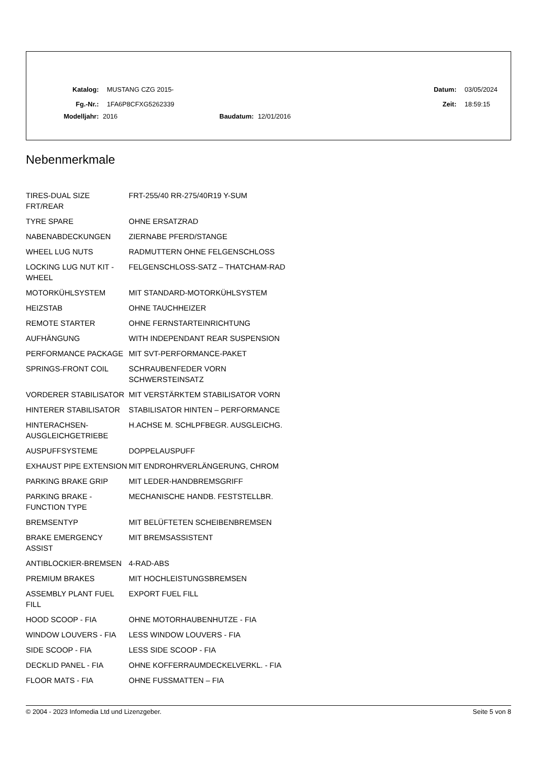Katalog: MUSTANG CZG 2015- Datum: 03/05/2024
Fg.-Nr.: 1FA6P8CFXG5262339 Zeit: 18:59:15
Modelljahr: 2016 Baudatum: 12/01/2016
Nebenmerkmale
| TIRES-DUAL SIZE FRT/REAR | FRT-255/40 RR-275/40R19 Y-SUM |
| TYRE SPARE | OHNE ERSATZRAD |
| NABENABDECKUNGEN | ZIERNABE PFERD/STANGE |
| WHEEL LUG NUTS | RADMUTTERN OHNE FELGENSCHLOSS |
| LOCKING LUG NUT KIT - WHEEL | FELGENSCHLOSS-SATZ – THATCHAM-RAD |
| MOTORKÜHLSYSTEM | MIT STANDARD-MOTORKÜHLSYSTEM |
| HEIZSTAB | OHNE TAUCHHEIZER |
| REMOTE STARTER | OHNE FERNSTARTEINRICHTUNG |
| AUFHÄNGUNG | WITH INDEPENDANT REAR SUSPENSION |
| PERFORMANCE PACKAGE | MIT SVT-PERFORMANCE-PAKET |
| SPRINGS-FRONT COIL | SCHRAUBENFEDER VORN SCHWERSTEINSATZ |
| VORDERER STABILISATOR | MIT VERSTÄRKTEM STABILISATOR VORN |
| HINTERER STABILISATOR | STABILISATOR HINTEN – PERFORMANCE |
| HINTERACHSEN-AUSGLEICHGETRIEBE | H.ACHSE M. SCHLPFBEGR. AUSGLEICHG. |
| AUSPUFFSYSTEME | DOPPELAUSPUFF |
| EXHAUST PIPE EXTENSION | MIT ENDROHRVERLÄNGERUNG, CHROM |
| PARKING BRAKE GRIP | MIT LEDER-HANDBREMSGRIFF |
| PARKING BRAKE - FUNCTION TYPE | MECHANISCHE HANDB. FESTSTELLBR. |
| BREMSENTYP | MIT BELÜFTETEN SCHEIBENBREMSEN |
| BRAKE EMERGENCY ASSIST | MIT BREMSASSISTENT |
| ANTIBLOCKIER-BREMSEN | 4-RAD-ABS |
| PREMIUM BRAKES | MIT HOCHLEISTUNGSBREMSEN |
| ASSEMBLY PLANT FUEL FILL | EXPORT FUEL FILL |
| HOOD SCOOP - FIA | OHNE MOTORHAUBENHUTZE - FIA |
| WINDOW LOUVERS - FIA | LESS WINDOW LOUVERS - FIA |
| SIDE SCOOP - FIA | LESS SIDE SCOOP - FIA |
| DECKLID PANEL - FIA | OHNE KOFFERRAUMDECKELVERKL. - FIA |
| FLOOR MATS - FIA | OHNE FUSSMATTEN – FIA |
© 2004 - 2023 Infomedia Ltd und Lizenzgeber. Seite 5 von 8